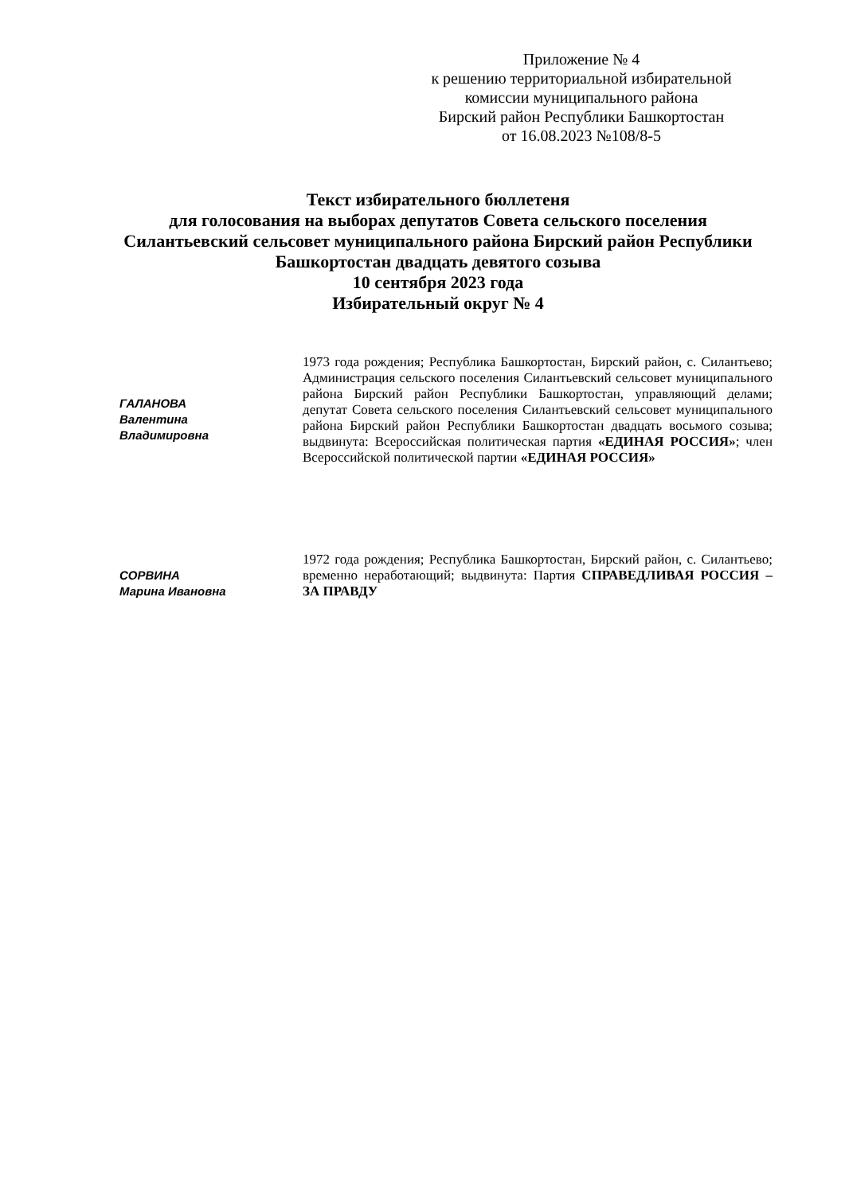Приложение № 4
к решению территориальной избирательной
комиссии муниципального района
Бирский район Республики Башкортостан
от 16.08.2023 №108/8-5
Текст избирательного бюллетеня
для голосования на выборах депутатов Совета сельского поселения
Силантьевский сельсовет муниципального района Бирский район Республики
Башкортостан двадцать девятого созыва
10 сентября 2023 года
Избирательный округ № 4
ГАЛАНОВА
Валентина
Владимировна
1973 года рождения; Республика Башкортостан, Бирский район, с. Силантьево; Администрация сельского поселения Силантьевский сельсовет муниципального района Бирский район Республики Башкортостан, управляющий делами; депутат Совета сельского поселения Силантьевский сельсовет муниципального района Бирский район Республики Башкортостан двадцать восьмого созыва; выдвинута: Всероссийская политическая партия «ЕДИНАЯ РОССИЯ»; член Всероссийской политической партии «ЕДИНАЯ РОССИЯ»
СОРВИНА
Марина Ивановна
1972 года рождения; Республика Башкортостан, Бирский район, с. Силантьево; временно неработающий; выдвинута: Партия СПРАВЕДЛИВАЯ РОССИЯ – ЗА ПРАВДУ